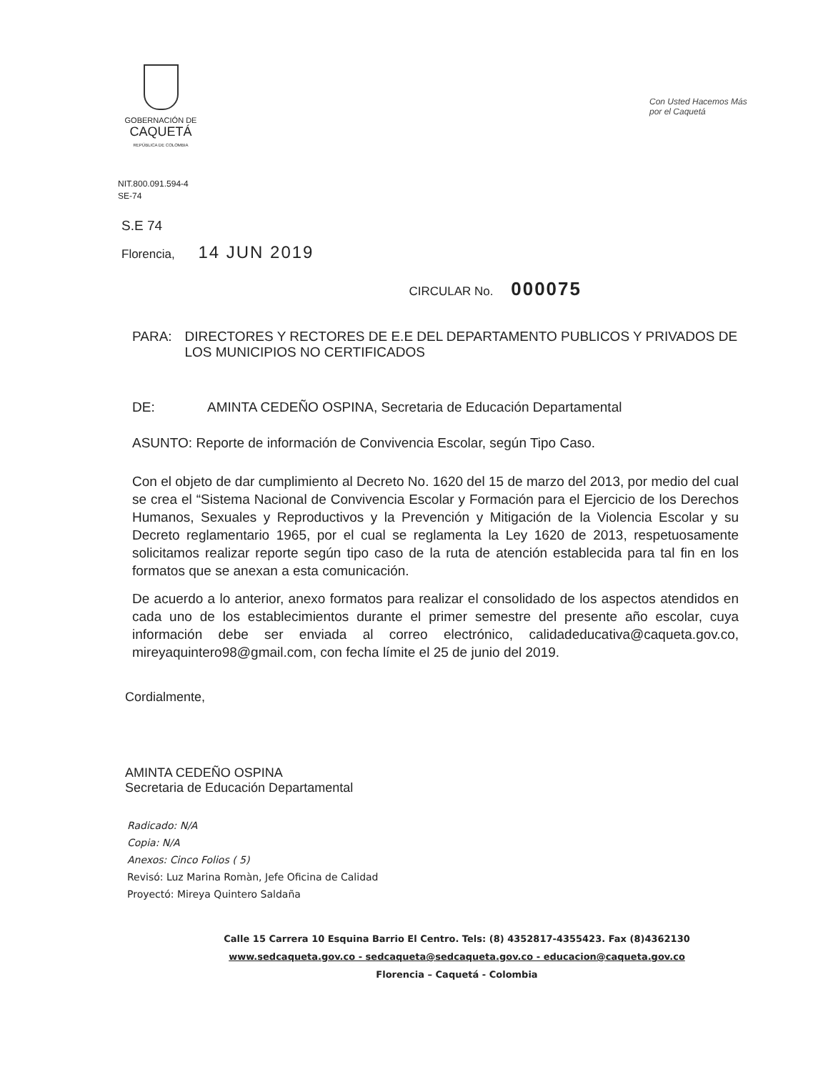GOBERNACIÓN DE
CAQUETÁ
REPÚBLICA DE COLOMBIA
Con Usted Hacemos Más por el Caquetá
NIT.800.091.594-4
SE-74
S.E 74
Florencia, 14 JUN 2019
CIRCULAR No. 000075
PARA: DIRECTORES Y RECTORES DE E.E DEL DEPARTAMENTO PUBLICOS Y PRIVADOS DE LOS MUNICIPIOS NO CERTIFICADOS
DE: AMINTA CEDEÑO OSPINA, Secretaria de Educación Departamental
ASUNTO: Reporte de información de Convivencia Escolar, según Tipo Caso.
Con el objeto de dar cumplimiento al Decreto No. 1620 del 15 de marzo del 2013, por medio del cual se crea el “Sistema Nacional de Convivencia Escolar y Formación para el Ejercicio de los Derechos Humanos, Sexuales y Reproductivos y la Prevención y Mitigación de la Violencia Escolar y su Decreto reglamentario 1965, por el cual se reglamenta la Ley 1620 de 2013, respetuosamente solicitamos realizar reporte según tipo caso de la ruta de atención establecida para tal fin en los formatos que se anexan a esta comunicación.
De acuerdo a lo anterior, anexo formatos para realizar el consolidado de los aspectos atendidos en cada uno de los establecimientos durante el primer semestre del presente año escolar, cuya información debe ser enviada al correo electrónico, calidadeducativa@caqueta.gov.co, mireyaquintero98@gmail.com, con fecha límite el 25 de junio del 2019.
Cordialmente,
AMINTA CEDEÑO OSPINA
Secretaria de Educación Departamental
Radicado: N/A
Copia: N/A
Anexos: Cinco Folios ( 5)
Revisó: Luz Marina Romàn, Jefe Oficina de Calidad
Proyectó: Mireya Quintero Saldaña
Calle 15 Carrera 10 Esquina Barrio El Centro. Tels: (8) 4352817-4355423. Fax (8)4362130
www.sedcaqueta.gov.co - sedcaqueta@sedcaqueta.gov.co - educacion@caqueta.gov.co
Florencia – Caquetá - Colombia